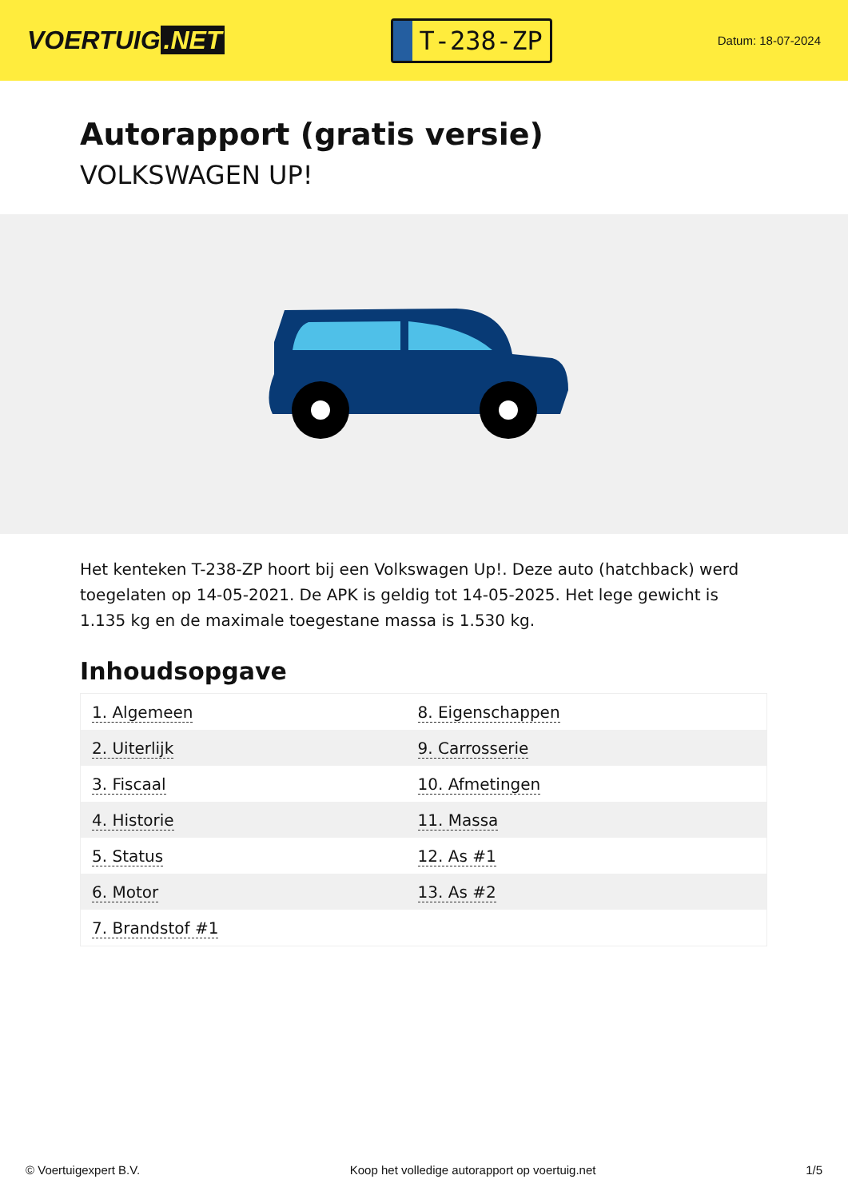VOERTUIG.NET
T-238-ZP
Datum: 18-07-2024
Autorapport (gratis versie)
VOLKSWAGEN UP!
Het kenteken T-238-ZP hoort bij een Volkswagen Up!. Deze auto (hatchback) werd toegelaten op 14-05-2021. De APK is geldig tot 14-05-2025. Het lege gewicht is 1.135 kg en de maximale toegestane massa is 1.530 kg.
Inhoudsopgave
| 1. Algemeen | 8. Eigenschappen |
| 2. Uiterlijk | 9. Carrosserie |
| 3. Fiscaal | 10. Afmetingen |
| 4. Historie | 11. Massa |
| 5. Status | 12. As #1 |
| 6. Motor | 13. As #2 |
| 7. Brandstof #1 | |
© Voertuigexpert B.V. Koop het volledige autorapport op voertuig.net 1/5